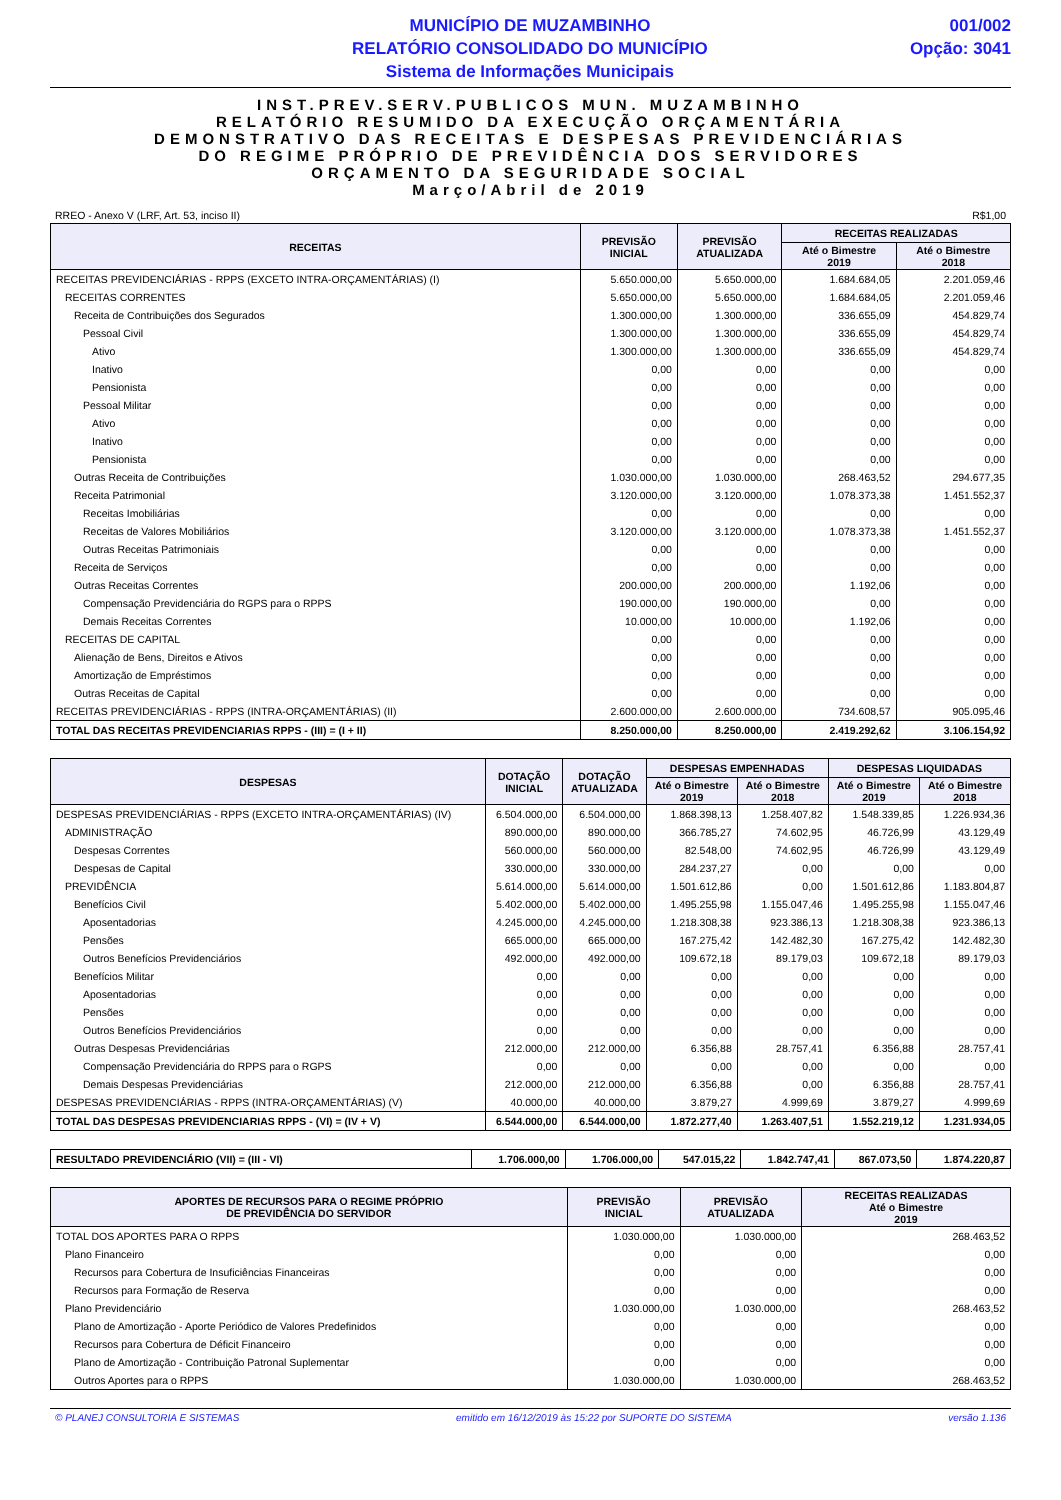MUNICÍPIO DE MUZAMBINHO
RELATÓRIO CONSOLIDADO DO MUNICÍPIO
Sistema de Informações Municipais
001/002
Opção: 3041
INST.PREV.SERV.PUBLICOS MUN. MUZAMBINHO
RELATÓRIO RESUMIDO DA EXECUÇÃO ORÇAMENTÁRIA
DEMONSTRATIVO DAS RECEITAS E DESPESAS PREVIDENCIÁRIAS
DO REGIME PRÓPRIO DE PREVIDÊNCIA DOS SERVIDORES
ORÇAMENTO DA SEGURIDADE SOCIAL
Março/Abril de 2019
RREO - Anexo V (LRF, Art. 53, inciso II) R$1,00
| RECEITAS | PREVISÃO INICIAL | PREVISÃO ATUALIZADA | RECEITAS REALIZADAS | |
| --- | --- | --- | --- | --- |
| | | | Até o Bimestre 2019 | Até o Bimestre 2018 |
| RECEITAS PREVIDENCIÁRIAS - RPPS (EXCETO INTRA-ORÇAMENTÁRIAS) (I) | 5.650.000,00 | 5.650.000,00 | 1.684.684,05 | 2.201.059,46 |
| RECEITAS CORRENTES | 5.650.000,00 | 5.650.000,00 | 1.684.684,05 | 2.201.059,46 |
| Receita de Contribuições dos Segurados | 1.300.000,00 | 1.300.000,00 | 336.655,09 | 454.829,74 |
| Pessoal Civil | 1.300.000,00 | 1.300.000,00 | 336.655,09 | 454.829,74 |
| Ativo | 1.300.000,00 | 1.300.000,00 | 336.655,09 | 454.829,74 |
| Inativo | 0,00 | 0,00 | 0,00 | 0,00 |
| Pensionista | 0,00 | 0,00 | 0,00 | 0,00 |
| Pessoal Militar | 0,00 | 0,00 | 0,00 | 0,00 |
| Ativo | 0,00 | 0,00 | 0,00 | 0,00 |
| Inativo | 0,00 | 0,00 | 0,00 | 0,00 |
| Pensionista | 0,00 | 0,00 | 0,00 | 0,00 |
| Outras Receita de Contribuições | 1.030.000,00 | 1.030.000,00 | 268.463,52 | 294.677,35 |
| Receita Patrimonial | 3.120.000,00 | 3.120.000,00 | 1.078.373,38 | 1.451.552,37 |
| Receitas Imobiliárias | 0,00 | 0,00 | 0,00 | 0,00 |
| Receitas de Valores Mobiliários | 3.120.000,00 | 3.120.000,00 | 1.078.373,38 | 1.451.552,37 |
| Outras Receitas Patrimoniais | 0,00 | 0,00 | 0,00 | 0,00 |
| Receita de Serviços | 0,00 | 0,00 | 0,00 | 0,00 |
| Outras Receitas Correntes | 200.000,00 | 200.000,00 | 1.192,06 | 0,00 |
| Compensação Previdenciária do RGPS para o RPPS | 190.000,00 | 190.000,00 | 0,00 | 0,00 |
| Demais Receitas Correntes | 10.000,00 | 10.000,00 | 1.192,06 | 0,00 |
| RECEITAS DE CAPITAL | 0,00 | 0,00 | 0,00 | 0,00 |
| Alienação de Bens, Direitos e Ativos | 0,00 | 0,00 | 0,00 | 0,00 |
| Amortização de Empréstimos | 0,00 | 0,00 | 0,00 | 0,00 |
| Outras Receitas de Capital | 0,00 | 0,00 | 0,00 | 0,00 |
| RECEITAS PREVIDENCIÁRIAS - RPPS (INTRA-ORÇAMENTÁRIAS) (II) | 2.600.000,00 | 2.600.000,00 | 734.608,57 | 905.095,46 |
| TOTAL DAS RECEITAS PREVIDENCIARIAS RPPS - (III) = (I + II) | 8.250.000,00 | 8.250.000,00 | 2.419.292,62 | 3.106.154,92 |
| DESPESAS | DOTAÇÃO INICIAL | DOTAÇÃO ATUALIZADA | DESPESAS EMPENHADAS | | DESPESAS LIQUIDADAS | |
| --- | --- | --- | --- | --- | --- | --- |
| | | | Até o Bimestre 2019 | Até o Bimestre 2018 | Até o Bimestre 2019 | Até o Bimestre 2018 |
| DESPESAS PREVIDENCIÁRIAS - RPPS (EXCETO INTRA-ORÇAMENTÁRIAS) (IV) | 6.504.000,00 | 6.504.000,00 | 1.868.398,13 | 1.258.407,82 | 1.548.339,85 | 1.226.934,36 |
| ADMINISTRAÇÃO | 890.000,00 | 890.000,00 | 366.785,27 | 74.602,95 | 46.726,99 | 43.129,49 |
| Despesas Correntes | 560.000,00 | 560.000,00 | 82.548,00 | 74.602,95 | 46.726,99 | 43.129,49 |
| Despesas de Capital | 330.000,00 | 330.000,00 | 284.237,27 | 0,00 | 0,00 | 0,00 |
| PREVIDÊNCIA | 5.614.000,00 | 5.614.000,00 | 1.501.612,86 | 0,00 | 1.501.612,86 | 1.183.804,87 |
| Benefícios Civil | 5.402.000,00 | 5.402.000,00 | 1.495.255,98 | 1.155.047,46 | 1.495.255,98 | 1.155.047,46 |
| Aposentadorias | 4.245.000,00 | 4.245.000,00 | 1.218.308,38 | 923.386,13 | 1.218.308,38 | 923.386,13 |
| Pensões | 665.000,00 | 665.000,00 | 167.275,42 | 142.482,30 | 167.275,42 | 142.482,30 |
| Outros Benefícios Previdenciários | 492.000,00 | 492.000,00 | 109.672,18 | 89.179,03 | 109.672,18 | 89.179,03 |
| Benefícios Militar | 0,00 | 0,00 | 0,00 | 0,00 | 0,00 | 0,00 |
| Aposentadorias | 0,00 | 0,00 | 0,00 | 0,00 | 0,00 | 0,00 |
| Pensões | 0,00 | 0,00 | 0,00 | 0,00 | 0,00 | 0,00 |
| Outros Benefícios Previdenciários | 0,00 | 0,00 | 0,00 | 0,00 | 0,00 | 0,00 |
| Outras Despesas Previdenciárias | 212.000,00 | 212.000,00 | 6.356,88 | 28.757,41 | 6.356,88 | 28.757,41 |
| Compensação Previdenciária do RPPS para o RGPS | 0,00 | 0,00 | 0,00 | 0,00 | 0,00 | 0,00 |
| Demais Despesas Previdenciárias | 212.000,00 | 212.000,00 | 6.356,88 | 0,00 | 6.356,88 | 28.757,41 |
| DESPESAS PREVIDENCIÁRIAS - RPPS (INTRA-ORÇAMENTÁRIAS) (V) | 40.000,00 | 40.000,00 | 3.879,27 | 4.999,69 | 3.879,27 | 4.999,69 |
| TOTAL DAS DESPESAS PREVIDENCIARIAS RPPS - (VI) = (IV + V) | 6.544.000,00 | 6.544.000,00 | 1.872.277,40 | 1.263.407,51 | 1.552.219,12 | 1.231.934,05 |
| RESULTADO PREVIDENCIÁRIO (VII) = (III - VI) | 1.706.000,00 | 1.706.000,00 | 547.015,22 | 1.842.747,41 | 867.073,50 | 1.874.220,87 |
| APORTES DE RECURSOS PARA O REGIME PRÓPRIO DE PREVIDÊNCIA DO SERVIDOR | PREVISÃO INICIAL | PREVISÃO ATUALIZADA | RECEITAS REALIZADAS Até o Bimestre 2019 |
| --- | --- | --- | --- |
| TOTAL DOS APORTES PARA O RPPS | 1.030.000,00 | 1.030.000,00 | 268.463,52 |
| Plano Financeiro | 0,00 | 0,00 | 0,00 |
| Recursos para Cobertura de Insuficiências Financeiras | 0,00 | 0,00 | 0,00 |
| Recursos para Formação de Reserva | 0,00 | 0,00 | 0,00 |
| Plano Previdenciário | 1.030.000,00 | 1.030.000,00 | 268.463,52 |
| Plano de Amortização - Aporte Periódico de Valores Predefinidos | 0,00 | 0,00 | 0,00 |
| Recursos para Cobertura de Déficit Financeiro | 0,00 | 0,00 | 0,00 |
| Plano de Amortização - Contribuição Patronal Suplementar | 0,00 | 0,00 | 0,00 |
| Outros Aportes para o RPPS | 1.030.000,00 | 1.030.000,00 | 268.463,52 |
© PLANEJ CONSULTORIA E SISTEMAS emitido em 16/12/2019 às 15:22 por SUPORTE DO SISTEMA versão 1.136